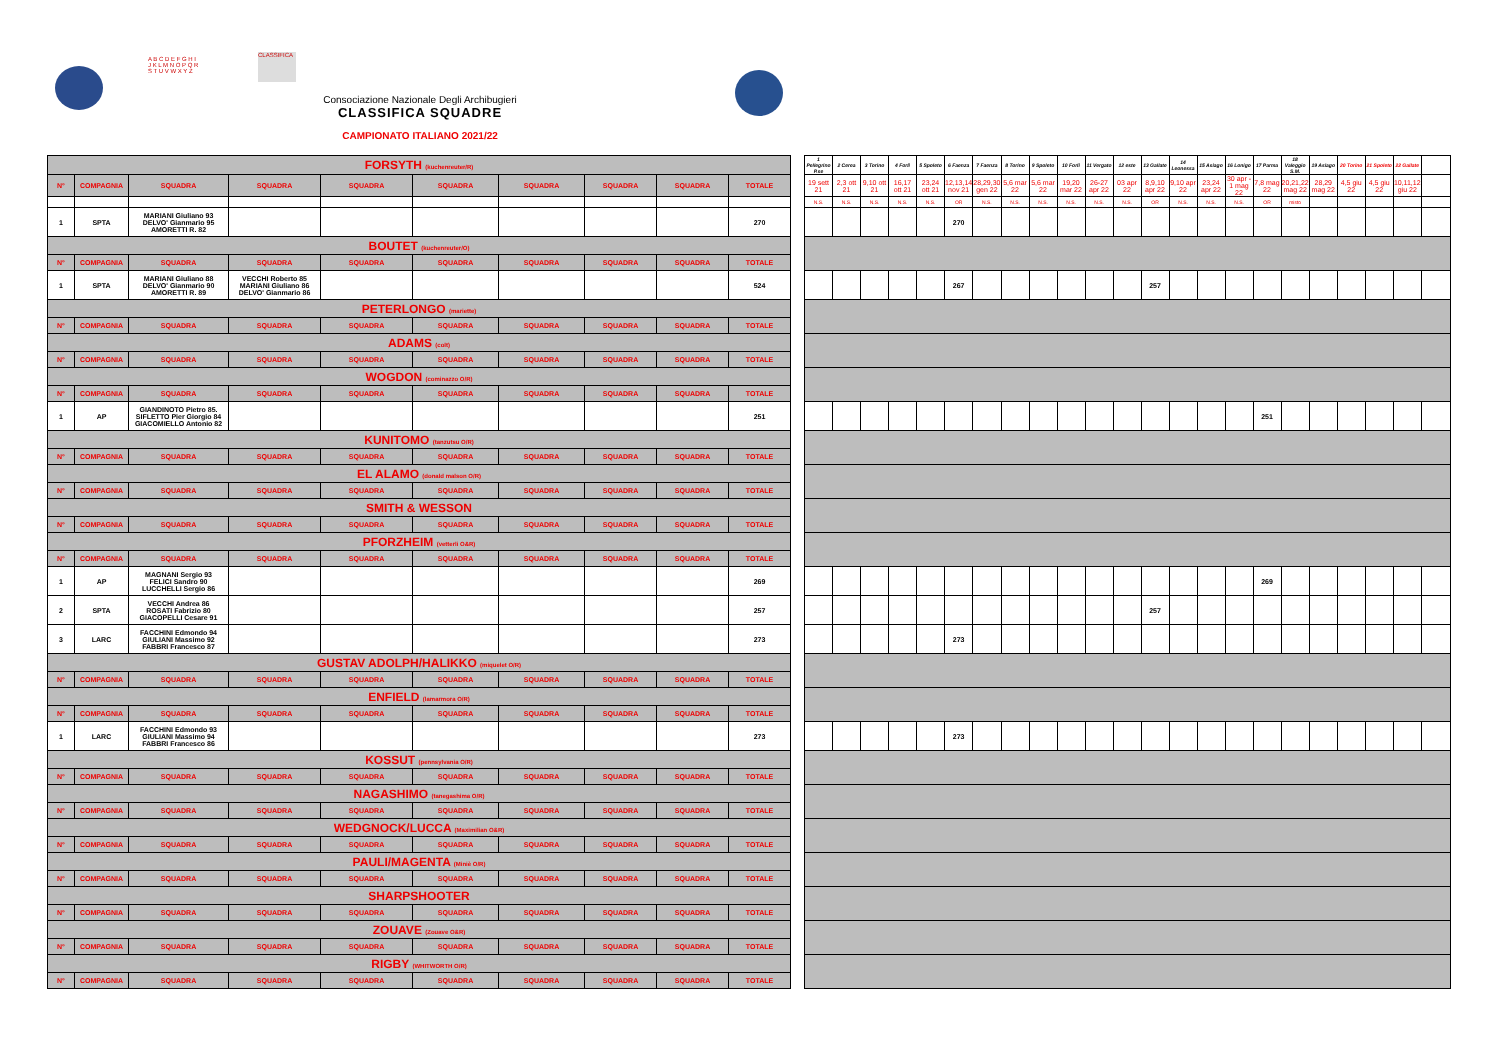A B C D E F G H I J K L M N O P Q R S T U V W X Y Z
CLASSIFICA
Consociazione Nazionale Degli Archibugieri
CLASSIFICA SQUADRE
CAMPIONATO ITALIANO 2021/22
| FORSYTH (kuchenreuter/R) | | | | | | | | | | | 1 Pellegrino P.se | 2 Cerea | 3 Torino | 4 Forlì | 5 Spoleto | 6 Faenza | 7 Faenza | 8 Torino | 9 Spoleto | 10 Forlì | 11 Vergato | 12 este | 13 Gallate | 14 Leonessa | 15 Asiago | 16 Lonigo | 17 Parma | 18 Valeggio S.M. | 19 Asiago | 20 Torino | 21 Spoleto | 22 Gallate | |
| N° | COMPAGNIA | SQUADRA | SQUADRA | SQUADRA | SQUADRA | SQUADRA | SQUADRA | SQUADRA | TOTALE | | 19 sett 21 | 2,3 ott 21 | 9,10 ott 21 | 16,17 ott 21 | 23,24 ott 21 | 12,13,14 nov 21 | 28,29,30 gen 22 | 5,6 mar 22 | 5,6 mar 22 | 19,20 mar 22 | 26-27 apr 22 | 03 apr 22 | 8,9,10 apr 22 | 9,10 apr 22 | 23,24 apr 22 | 30 apr - 1 mag 22 | 7,8 mag 22 | 20,21,22 mag 22 | 28,29 mag 22 | 4,5 giu 22 | 4,5 giu 22 | 10,11,12 giu 22 | |
| | | | | | | | | | | | N.S. | N.S. | N.S. | N.S. | N.S. | OR | N.S. | N.S. | N.S. | N.S. | N.S. | N.S. | OR | N.S. | N.S. | N.S. | OR | misto | | | | | |
| 1 | SPTA | MARIANI Giuliano 93 DELVO' Gianmario 95 AMORETTI R. 82 | | | | | | | 270 | | | | | | | 270 | | | | | | | | | | | | | | | | | |
| BOUTET (kuchenreuter/O) | | | | | | | | | | | | | | | | | | | | | | | | | | | | | | | | | |
| N° | COMPAGNIA | SQUADRA | SQUADRA | SQUADRA | SQUADRA | SQUADRA | SQUADRA | SQUADRA | TOTALE | | | | | | | | | | | | | | | | | | | | | | | | |
| 1 | SPTA | MARIANI Giuliano 88 DELVO' Gianmario 90 AMORETTI R. 89 | VECCHI Roberto 85 MARIANI Giuliano 86 DELVO' Gianmario 86 | | | | | | 524 | | | | | | | 267 | | | | | | | 257 | | | | | | | | | | |
| PETERLONGO (mariette) | | | | | | | | | | | | | | | | | | | | | | | | | | | | | | | | | |
| N° | COMPAGNIA | SQUADRA | SQUADRA | SQUADRA | SQUADRA | SQUADRA | SQUADRA | SQUADRA | TOTALE | | | | | | | | | | | | | | | | | | | | | | | | |
| ADAMS (colt) | | | | | | | | | | | | | | | | | | | | | | | | | | | | | | | | | |
| N° | COMPAGNIA | SQUADRA | SQUADRA | SQUADRA | SQUADRA | SQUADRA | SQUADRA | SQUADRA | TOTALE | | | | | | | | | | | | | | | | | | | | | | | | |
| WOGDON (cominazzo O/R) | | | | | | | | | | | | | | | | | | | | | | | | | | | | | | | | | |
| N° | COMPAGNIA | SQUADRA | SQUADRA | SQUADRA | SQUADRA | SQUADRA | SQUADRA | SQUADRA | TOTALE | | | | | | | | | | | | | | | | | | | | | | | | |
| 1 | AP | GIANDINOTO Pietro 85. SIFLETTO Pier Giorgio 84 GIACOMIELLO Antonio 82 | | | | | | | 251 | | | | | | | | | | | | | | | | | | 251 | | | | | | |
| KUNITOMO (tanzutsu O/R) | | | | | | | | | | | | | | | | | | | | | | | | | | | | | | | | | |
| N° | COMPAGNIA | SQUADRA | SQUADRA | SQUADRA | SQUADRA | SQUADRA | SQUADRA | SQUADRA | TOTALE | | | | | | | | | | | | | | | | | | | | | | | | |
| EL ALAMO (donald malson O/R) | | | | | | | | | | | | | | | | | | | | | | | | | | | | | | | | | |
| N° | COMPAGNIA | SQUADRA | SQUADRA | SQUADRA | SQUADRA | SQUADRA | SQUADRA | SQUADRA | TOTALE | | | | | | | | | | | | | | | | | | | | | | | | |
| SMITH & WESSON | | | | | | | | | | | | | | | | | | | | | | | | | | | | | | | | | |
| N° | COMPAGNIA | SQUADRA | SQUADRA | SQUADRA | SQUADRA | SQUADRA | SQUADRA | SQUADRA | TOTALE | | | | | | | | | | | | | | | | | | | | | | | | |
| PFORZHEIM (vetterli O&R) | | | | | | | | | | | | | | | | | | | | | | | | | | | | | | | | | |
| N° | COMPAGNIA | SQUADRA | SQUADRA | SQUADRA | SQUADRA | SQUADRA | SQUADRA | SQUADRA | TOTALE | | | | | | | | | | | | | | | | | | | | | | | | |
| 1 | AP | MAGNANI Sergio 93 FELICI Sandro 90 LUCCHELLI Sergio 86 | | | | | | | 269 | | | | | | | | | | | | | | | | | | 269 | | | | | | |
| 2 | SPTA | VECCHI Andrea 86 ROSATI Fabrizio 80 GIACOPELLI Cesare 91 | | | | | | | 257 | | | | | | | | | | | | | | 257 | | | | | | | | | | |
| 3 | LARC | FACCHINI Edmondo 94 GIULIANI Massimo 92 FABBRI Francesco 87 | | | | | | | 273 | | | | | | | 273 | | | | | | | | | | | | | | | | | |
| GUSTAV ADOLPH/HALIKKO (miquelet O/R) | | | | | | | | | | | | | | | | | | | | | | | | | | | | | | | | | |
| N° | COMPAGNIA | SQUADRA | SQUADRA | SQUADRA | SQUADRA | SQUADRA | SQUADRA | SQUADRA | TOTALE | | | | | | | | | | | | | | | | | | | | | | | | |
| ENFIELD (lamarmora O/R) | | | | | | | | | | | | | | | | | | | | | | | | | | | | | | | | | |
| N° | COMPAGNIA | SQUADRA | SQUADRA | SQUADRA | SQUADRA | SQUADRA | SQUADRA | SQUADRA | TOTALE | | | | | | | | | | | | | | | | | | | | | | | | |
| 1 | LARC | FACCHINI Edmondo 93 GIULIANI Massimo 94 FABBRI Francesco 86 | | | | | | | 273 | | | | | | | 273 | | | | | | | | | | | | | | | | | |
| KOSSUT (pennsylvania O/R) | | | | | | | | | | | | | | | | | | | | | | | | | | | | | | | | | |
| N° | COMPAGNIA | SQUADRA | SQUADRA | SQUADRA | SQUADRA | SQUADRA | SQUADRA | SQUADRA | TOTALE | | | | | | | | | | | | | | | | | | | | | | | | |
| NAGASHIMO (tanegashima O/R) | | | | | | | | | | | | | | | | | | | | | | | | | | | | | | | | | |
| N° | COMPAGNIA | SQUADRA | SQUADRA | SQUADRA | SQUADRA | SQUADRA | SQUADRA | SQUADRA | TOTALE | | | | | | | | | | | | | | | | | | | | | | | | |
| WEDGNOCK/LUCCA (Maximilian O&R) | | | | | | | | | | | | | | | | | | | | | | | | | | | | | | | | | |
| N° | COMPAGNIA | SQUADRA | SQUADRA | SQUADRA | SQUADRA | SQUADRA | SQUADRA | SQUADRA | TOTALE | | | | | | | | | | | | | | | | | | | | | | | | |
| PAULI/MAGENTA (Miniè O/R) | | | | | | | | | | | | | | | | | | | | | | | | | | | | | | | | | |
| N° | COMPAGNIA | SQUADRA | SQUADRA | SQUADRA | SQUADRA | SQUADRA | SQUADRA | SQUADRA | TOTALE | | | | | | | | | | | | | | | | | | | | | | | | |
| SHARPSHOOTER | | | | | | | | | | | | | | | | | | | | | | | | | | | | | | | | | |
| N° | COMPAGNIA | SQUADRA | SQUADRA | SQUADRA | SQUADRA | SQUADRA | SQUADRA | SQUADRA | TOTALE | | | | | | | | | | | | | | | | | | | | | | | | |
| ZOUAVE (Zouave O&R) | | | | | | | | | | | | | | | | | | | | | | | | | | | | | | | | | |
| N° | COMPAGNIA | SQUADRA | SQUADRA | SQUADRA | SQUADRA | SQUADRA | SQUADRA | SQUADRA | TOTALE | | | | | | | | | | | | | | | | | | | | | | | | |
| RIGBY (WHITWORTH O/R) | | | | | | | | | | | | | | | | | | | | | | | | | | | | | | | | | |
| N° | COMPAGNIA | SQUADRA | SQUADRA | SQUADRA | SQUADRA | SQUADRA | SQUADRA | SQUADRA | TOTALE | | | | | | | | | | | | | | | | | | | | | | | | |